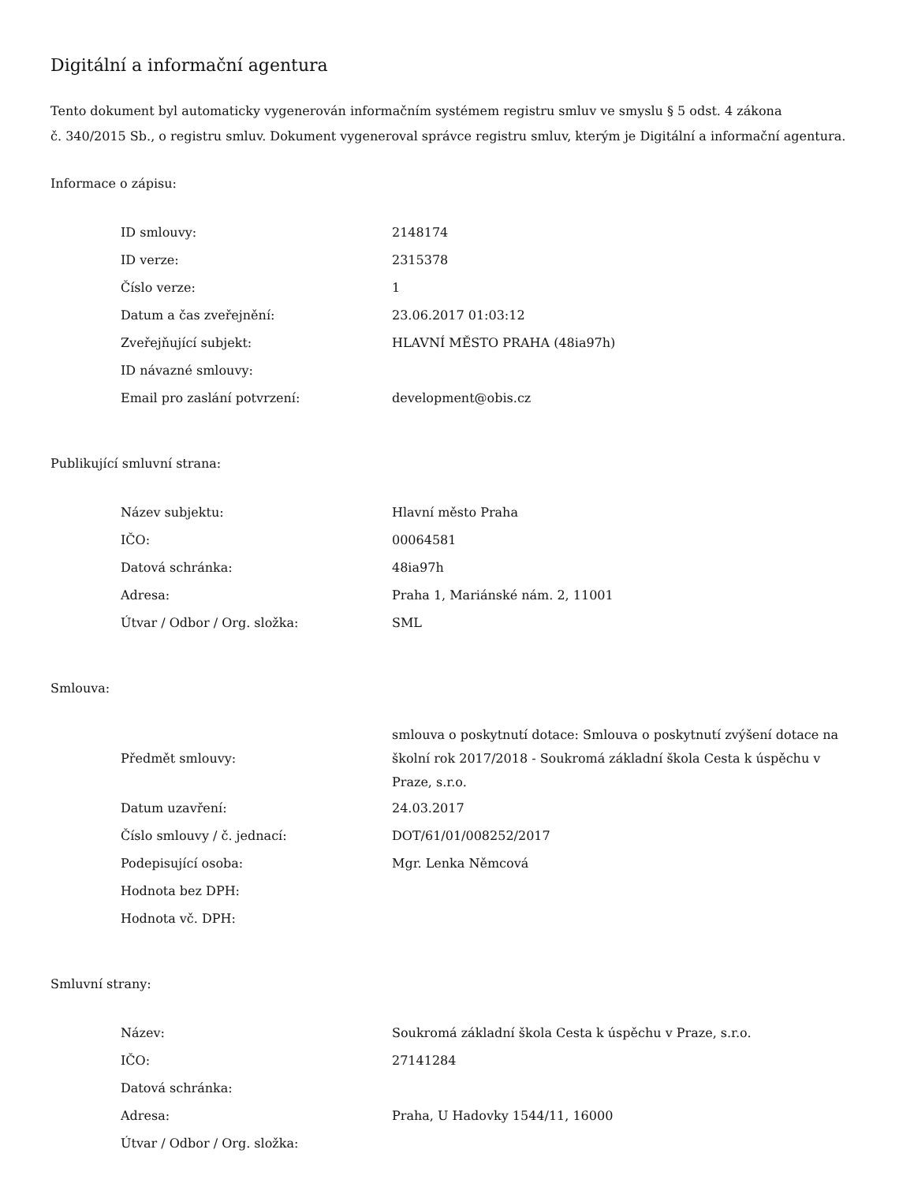Digitální a informační agentura
Tento dokument byl automaticky vygenerován informačním systémem registru smluv ve smyslu § 5 odst. 4 zákona
č. 340/2015 Sb., o registru smluv. Dokument vygeneroval správce registru smluv, kterým je Digitální a informační agentura.
Informace o zápisu:
| ID smlouvy: | 2148174 |
| ID verze: | 2315378 |
| Číslo verze: | 1 |
| Datum a čas zveřejnění: | 23.06.2017 01:03:12 |
| Zveřejňující subjekt: | HLAVNÍ MĚSTO PRAHA (48ia97h) |
| ID návazné smlouvy: | |
| Email pro zaslání potvrzení: | development@obis.cz |
Publikující smluvní strana:
| Název subjektu: | Hlavní město Praha |
| IČO: | 00064581 |
| Datová schránka: | 48ia97h |
| Adresa: | Praha 1, Mariánské nám. 2, 11001 |
| Útvar / Odbor / Org. složka: | SML |
Smlouva:
| Předmět smlouvy: | smlouva o poskytnutí dotace: Smlouva o poskytnutí zvýšení dotace na školní rok 2017/2018 - Soukromá základní škola Cesta k úspěchu v Praze, s.r.o. |
| Datum uzavření: | 24.03.2017 |
| Číslo smlouvy / č. jednací: | DOT/61/01/008252/2017 |
| Podepisující osoba: | Mgr. Lenka Němcová |
| Hodnota bez DPH: | |
| Hodnota vč. DPH: | |
Smluvní strany:
| Název: | Soukromá základní škola Cesta k úspěchu v Praze, s.r.o. |
| IČO: | 27141284 |
| Datová schránka: | |
| Adresa: | Praha, U Hadovky 1544/11, 16000 |
| Útvar / Odbor / Org. složka: | |